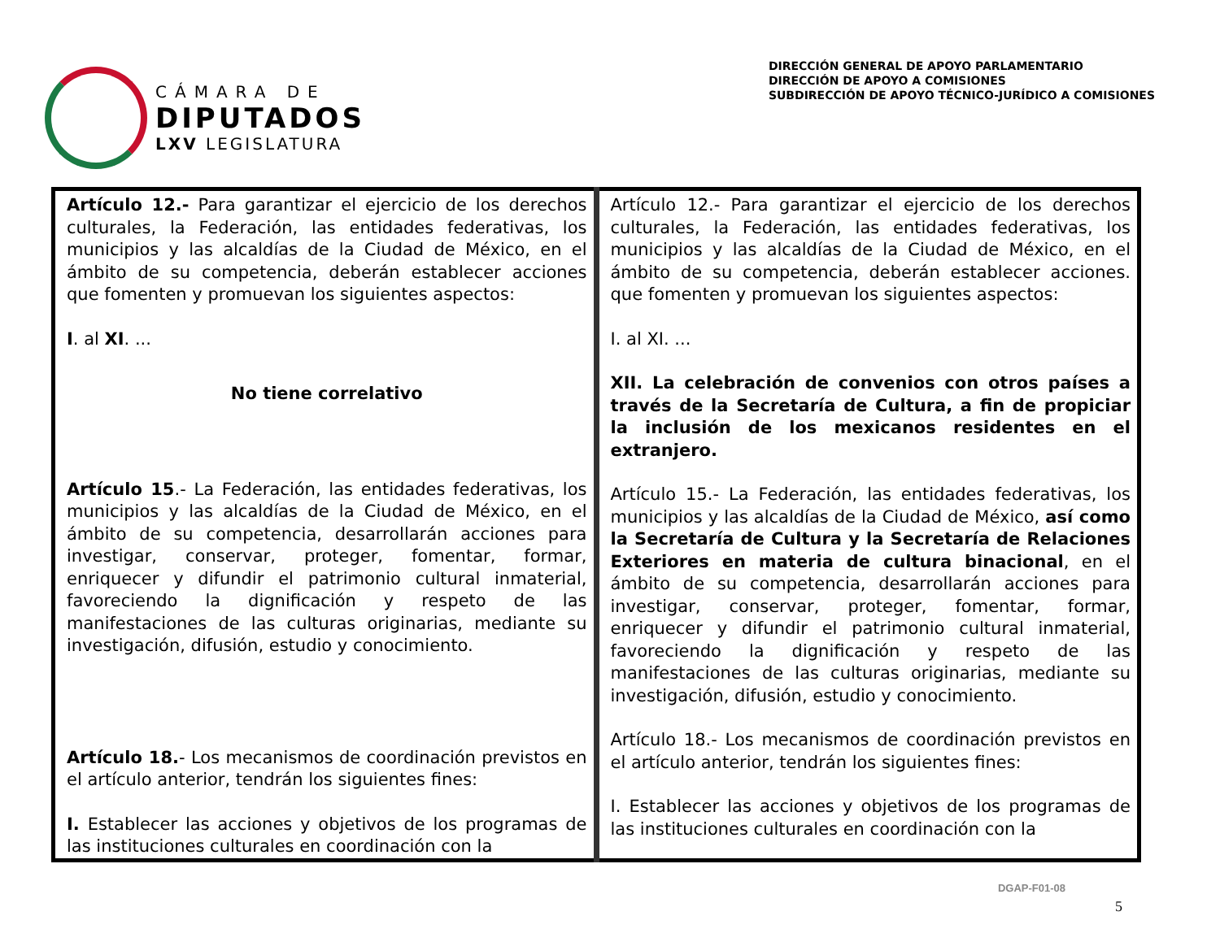CÁMARA DE
DIPUTADOS
LXV LEGISLATURA
DIRECCIÓN GENERAL DE APOYO PARLAMENTARIO
DIRECCIÓN DE APOYO A COMISIONES
SUBDIRECCIÓN DE APOYO TÉCNICO-JURÍDICO A COMISIONES
| Artículo 12.- Para garantizar el ejercicio de los derechos culturales, la Federación, las entidades federativas, los municipios y las alcaldías de la Ciudad de México, en el ámbito de su competencia, deberán establecer acciones que fomenten y promuevan los siguientes aspectos: I . al XI . ... No tiene correlativo Artículo 15 .- La Federación, las entidades federativas, los municipios y las alcaldías de la Ciudad de México, en el ámbito de su competencia, desarrollarán acciones para investigar, conservar, proteger, fomentar, formar, enriquecer y difundir el patrimonio cultural inmaterial, favoreciendo la dignificación y respeto de las manifestaciones de las culturas originarias, mediante su investigación, difusión, estudio y conocimiento. Artículo 18. - Los mecanismos de coordinación previstos en el artículo anterior, tendrán los siguientes fines: I. Establecer las acciones y objetivos de los programas de las instituciones culturales en coordinación con la | Artículo 12.- Para garantizar el ejercicio de los derechos culturales, la Federación, las entidades federativas, los municipios y las alcaldías de la Ciudad de México, en el ámbito de su competencia, deberán establecer acciones. que fomenten y promuevan los siguientes aspectos: I. al XI. ... XII. La celebración de convenios con otros países a través de la Secretaría de Cultura, a fin de propiciar la inclusión de los mexicanos residentes en el extranjero. Artículo 15.- La Federación, las entidades federativas, los municipios y las alcaldías de la Ciudad de México, así como la Secretaría de Cultura y la Secretaría de Relaciones Exteriores en materia de cultura binacional , en el ámbito de su competencia, desarrollarán acciones para investigar, conservar, proteger, fomentar, formar, enriquecer y difundir el patrimonio cultural inmaterial, favoreciendo la dignificación y respeto de las manifestaciones de las culturas originarias, mediante su investigación, difusión, estudio y conocimiento. Artículo 18.- Los mecanismos de coordinación previstos en el artículo anterior, tendrán los siguientes fines: I. Establecer las acciones y objetivos de los programas de las instituciones culturales en coordinación con la |
DGAP-F01-08
5